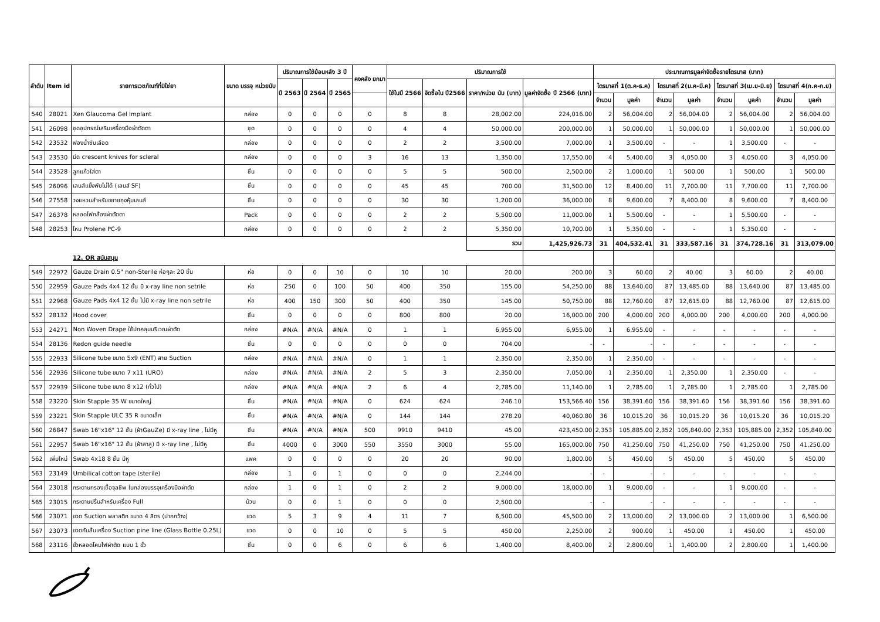| ลำดับ | Item id | รายการเวชภัณฑ์ที่มิใช่ยา | ขนาด บรรจุ หน่วยนับ | ปริมาณการใช้ย้อนหลัง 3 ปี | | | คงคลัง ยกมา | ปริมาณการใช้ | | | | ประมาณการมูลค่าจัดซื้อรายไตรมาส (บาท) | | | | | | | |
| --- | --- | --- | --- | --- | --- | --- | --- | --- | --- | --- | --- | --- | --- | --- | --- | --- | --- | --- | --- |
| | | | | ปี 2563 | ปี 2564 | ปี 2565 | | ใช้ในปี 2566 | จัดซื้อใน ปี2566 | ราคา/หน่วย นับ (บาท) | มูลค่าจัดซื้อ ปี 2566 (บาท) | ไตรมาสที่ 1(ต.ค-ธ.ค) | | ไตรมาสที่ 2(ม.ค-มี.ค) | | ไตรมาสที่ 3(เม.ย-มิ.ย) | | ไตรมาสที่ 4(ก.ค-ก.ย) | |
| | | | | | | | | | | | | จำนวน | มูลค่า | จำนวน | มูลค่า | จำนวน | มูลค่า | จำนวน | มูลค่า |
| 540 | 28021 | Xen Glaucoma Gel Implant | กล่อง | 0 | 0 | 0 | 0 | 8 | 8 | 28,002.00 | 224,016.00 | 2 | 56,004.00 | 2 | 56,004.00 | 2 | 56,004.00 | 2 | 56,004.00 |
| 541 | 26098 | ชุดอุปกรณ์เสริมเครื่องมือผ่าตัดตา | ชุด | 0 | 0 | 0 | 0 | 4 | 4 | 50,000.00 | 200,000.00 | 1 | 50,000.00 | 1 | 50,000.00 | 1 | 50,000.00 | 1 | 50,000.00 |
| 542 | 23532 | ฟองน้ำซับเลือด | กล่อง | 0 | 0 | 0 | 0 | 2 | 2 | 3,500.00 | 7,000.00 | 1 | 3,500.00 | - | - | 1 | 3,500.00 | - | - |
| 543 | 23530 | มีด crescent knives for scleral | กล่อง | 0 | 0 | 0 | 3 | 16 | 13 | 1,350.00 | 17,550.00 | 4 | 5,400.00 | 3 | 4,050.00 | 3 | 4,050.00 | 3 | 4,050.00 |
| 544 | 23528 | ลูกแก้วใส่ตา | ชิ้น | 0 | 0 | 0 | 0 | 5 | 5 | 500.00 | 2,500.00 | 2 | 1,000.00 | 1 | 500.00 | 1 | 500.00 | 1 | 500.00 |
| 545 | 26096 | เลนส์แข็งพับไม่ได้ (เลนส์ SF) | ชิ้น | 0 | 0 | 0 | 0 | 45 | 45 | 700.00 | 31,500.00 | 12 | 8,400.00 | 11 | 7,700.00 | 11 | 7,700.00 | 11 | 7,700.00 |
| 546 | 27558 | วงแหวนสำหรับขยายถุงหุ้มเลนส์ | ชิ้น | 0 | 0 | 0 | 0 | 30 | 30 | 1,200.00 | 36,000.00 | 8 | 9,600.00 | 7 | 8,400.00 | 8 | 9,600.00 | 7 | 8,400.00 |
| 547 | 26378 | หลอดไฟกล้องผ่าตัดตา | Pack | 0 | 0 | 0 | 0 | 2 | 2 | 5,500.00 | 11,000.00 | 1 | 5,500.00 | - | - | 1 | 5,500.00 | - | - |
| 548 | 28253 | ไหม Prolene PC-9 | กล่อง | 0 | 0 | 0 | 0 | 2 | 2 | 5,350.00 | 10,700.00 | 1 | 5,350.00 | - | - | 1 | 5,350.00 | - | - |
| | | | | | | | | | | รวม | 1,425,926.73 | 31 | 404,532.41 | 31 | 333,587.16 | 31 | 374,728.16 | 31 | 313,079.00 |
| | | 12. OR สนับสนุน | | | | | | | | | | | | | | | | | |
| 549 | 22972 | Gauze Drain 0.5" non-Sterile ห่อๆละ 20 ชิ้น | ห่อ | 0 | 0 | 10 | 0 | 10 | 10 | 20.00 | 200.00 | 3 | 60.00 | 2 | 40.00 | 3 | 60.00 | 2 | 40.00 |
| 550 | 22959 | Gauze Pads 4x4 12 ชั้น มี x-ray line non setrile | ห่อ | 250 | 0 | 100 | 50 | 400 | 350 | 155.00 | 54,250.00 | 88 | 13,640.00 | 87 | 13,485.00 | 88 | 13,640.00 | 87 | 13,485.00 |
| 551 | 22968 | Gauze Pads 4x4 12 ชั้น ไม่มี x-ray line non setrile | ห่อ | 400 | 150 | 300 | 50 | 400 | 350 | 145.00 | 50,750.00 | 88 | 12,760.00 | 87 | 12,615.00 | 88 | 12,760.00 | 87 | 12,615.00 |
| 552 | 28132 | Hood cover | ชิ้น | 0 | 0 | 0 | 0 | 800 | 800 | 20.00 | 16,000.00 | 200 | 4,000.00 | 200 | 4,000.00 | 200 | 4,000.00 | 200 | 4,000.00 |
| 553 | 24271 | Non Woven Drape ใช้ปกคลุมบริเวณผ่าตัด | กล่อง | #N/A | #N/A | #N/A | 0 | 1 | 1 | 6,955.00 | 6,955.00 | 1 | 6,955.00 | - | - | - | - | - | - |
| 554 | 28136 | Redon guide needle | ชิ้น | 0 | 0 | 0 | 0 | 0 | 0 | 704.00 | - | - | - | - | - | - | - | - | - |
| 555 | 22933 | Silicone tube ขนาด 5x9 (ENT) สาย Suction | กล่อง | #N/A | #N/A | #N/A | 0 | 1 | 1 | 2,350.00 | 2,350.00 | 1 | 2,350.00 | - | - | - | - | - | - |
| 556 | 22936 | Silicone tube ขนาด 7 x11 (URO) | กล่อง | #N/A | #N/A | #N/A | 2 | 5 | 3 | 2,350.00 | 7,050.00 | 1 | 2,350.00 | 1 | 2,350.00 | 1 | 2,350.00 | - | - |
| 557 | 22939 | Silicone tube ขนาด 8 x12 (ทั่วไป) | กล่อง | #N/A | #N/A | #N/A | 2 | 6 | 4 | 2,785.00 | 11,140.00 | 1 | 2,785.00 | 1 | 2,785.00 | 1 | 2,785.00 | 1 | 2,785.00 |
| 558 | 23220 | Skin Stapple 35 W ขนาดใหญ่ | ชิ้น | #N/A | #N/A | #N/A | 0 | 624 | 624 | 246.10 | 153,566.40 | 156 | 38,391.60 | 156 | 38,391.60 | 156 | 38,391.60 | 156 | 38,391.60 |
| 559 | 23221 | Skin Stapple ULC 35 R ขนาดเล็ก | ชิ้น | #N/A | #N/A | #N/A | 0 | 144 | 144 | 278.20 | 40,060.80 | 36 | 10,015.20 | 36 | 10,015.20 | 36 | 10,015.20 | 36 | 10,015.20 |
| 560 | 26847 | Swab 16"x16" 12 ชั้น (ผ้าGauZe) มี x-ray line , ไม่มีหู | ชิ้น | #N/A | #N/A | #N/A | 500 | 9910 | 9410 | 45.00 | 423,450.00 | 2,353 | 105,885.00 | 2,352 | 105,840.00 | 2,353 | 105,885.00 | 2,352 | 105,840.00 |
| 561 | 22957 | Swab 16"x16" 12 ชั้น (ผ้าสาลู) มี x-ray line , ไม่มีหู | ชิ้น | 4000 | 0 | 3000 | 550 | 3550 | 3000 | 55.00 | 165,000.00 | 750 | 41,250.00 | 750 | 41,250.00 | 750 | 41,250.00 | 750 | 41,250.00 |
| 562 | เพิ่มใหม่ | Swab 4x18 8 ชั้น มีหู | แพค | 0 | 0 | 0 | 0 | 20 | 20 | 90.00 | 1,800.00 | 5 | 450.00 | 5 | 450.00 | 5 | 450.00 | 5 | 450.00 |
| 563 | 23149 | Umbilical cotton tape (sterile) | กล่อง | 1 | 0 | 1 | 0 | 0 | 0 | 2,244.00 | - | - | - | - | - | - | - | - | - |
| 564 | 23018 | กระดาษกรองเชื้อจุลชีพ ในกล่องบรรจุเครื่องมือผ่าตัด | กล่อง | 1 | 0 | 1 | 0 | 2 | 2 | 9,000.00 | 18,000.00 | 1 | 9,000.00 | - | - | 1 | 9,000.00 | - | - |
| 565 | 23015 | กระดาษปริ้นสำหรับเครื่อง Full | ม้วน | 0 | 0 | 1 | 0 | 0 | 0 | 2,500.00 | - | - | - | - | - | - | - | - | - |
| 566 | 23071 | ขวด Suction พลาสติก ขนาด 4 ลิตร (ปากกว้าง) | ขวด | 5 | 3 | 9 | 4 | 11 | 7 | 6,500.00 | 45,500.00 | 2 | 13,000.00 | 2 | 13,000.00 | 2 | 13,000.00 | 1 | 6,500.00 |
| 567 | 23073 | ขวดกันล้นเครื่อง Suction pine line (Glass Bottle 0.25L) | ขวด | 0 | 0 | 10 | 0 | 5 | 5 | 450.00 | 2,250.00 | 2 | 900.00 | 1 | 450.00 | 1 | 450.00 | 1 | 450.00 |
| 568 | 23116 | ขั้วหลอดโคมไฟผ่าตัด แบบ 1 ขั้ว | ชิ้น | 0 | 0 | 6 | 0 | 6 | 6 | 1,400.00 | 8,400.00 | 2 | 2,800.00 | 1 | 1,400.00 | 2 | 2,800.00 | 1 | 1,400.00 |